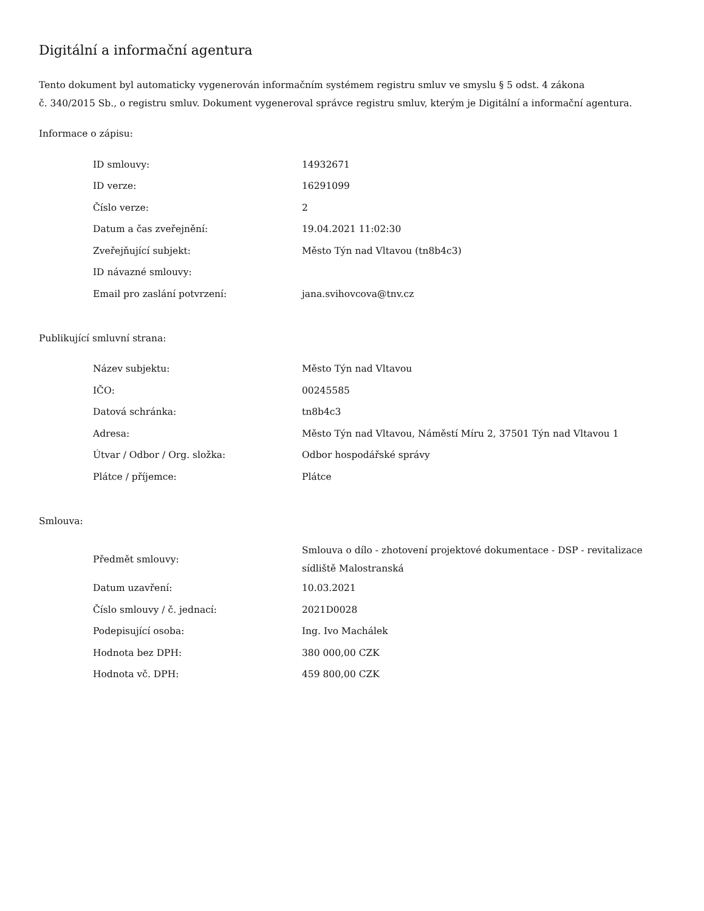Digitální a informační agentura
Tento dokument byl automaticky vygenerován informačním systémem registru smluv ve smyslu § 5 odst. 4 zákona
č. 340/2015 Sb., o registru smluv. Dokument vygeneroval správce registru smluv, kterým je Digitální a informační agentura.
Informace o zápisu:
| ID smlouvy: | 14932671 |
| ID verze: | 16291099 |
| Číslo verze: | 2 |
| Datum a čas zveřejnění: | 19.04.2021 11:02:30 |
| Zveřejňující subjekt: | Město Týn nad Vltavou (tn8b4c3) |
| ID návazné smlouvy: | |
| Email pro zaslání potvrzení: | jana.svihovcova@tnv.cz |
Publikující smluvní strana:
| Název subjektu: | Město Týn nad Vltavou |
| IČO: | 00245585 |
| Datová schránka: | tn8b4c3 |
| Adresa: | Město Týn nad Vltavou, Náměstí Míru 2, 37501 Týn nad Vltavou 1 |
| Útvar / Odbor / Org. složka: | Odbor hospodářské správy |
| Plátce / příjemce: | Plátce |
Smlouva:
| Předmět smlouvy: | Smlouva o dílo - zhotovení projektové dokumentace - DSP - revitalizace sídliště Malostranská |
| Datum uzavření: | 10.03.2021 |
| Číslo smlouvy / č. jednací: | 2021D0028 |
| Podepisující osoba: | Ing. Ivo Machálek |
| Hodnota bez DPH: | 380 000,00 CZK |
| Hodnota vč. DPH: | 459 800,00 CZK |